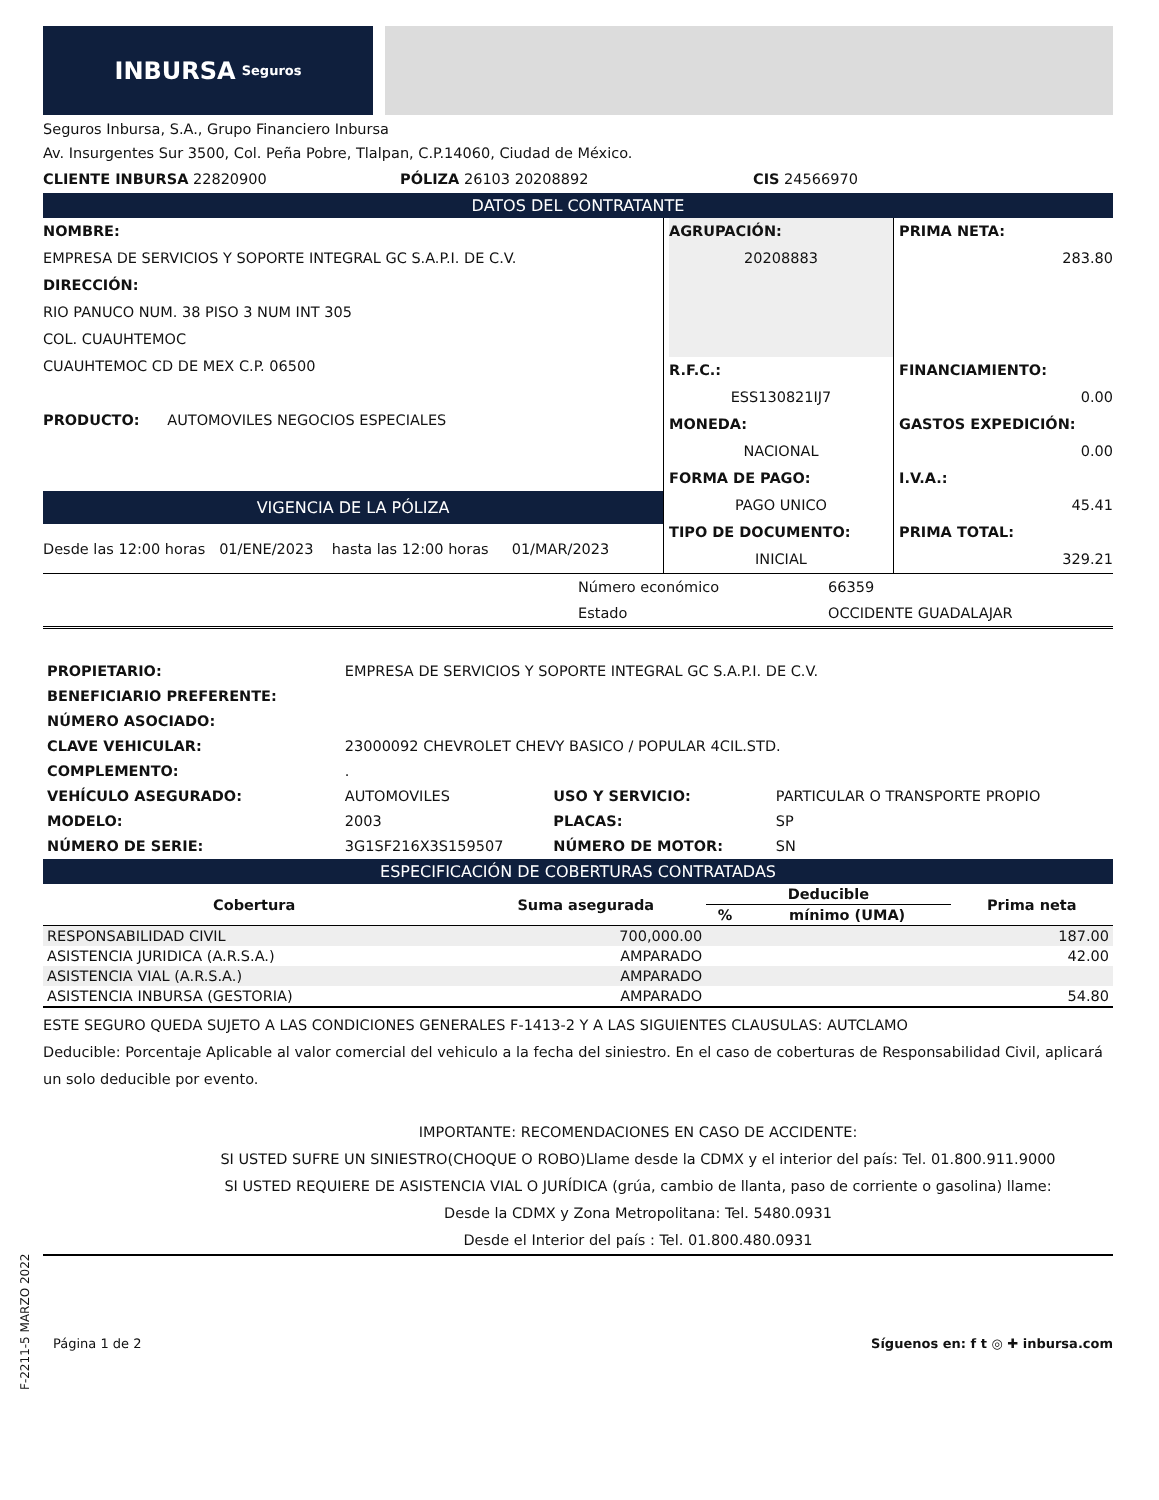INBURSA Seguros
Seguros Inbursa, S.A., Grupo Financiero Inbursa
Av. Insurgentes Sur 3500, Col. Peña Pobre, Tlalpan, C.P.14060, Ciudad de México.
CLIENTE INBURSA 22820900 PÓLIZA 26103 20208892 CIS 24566970
DATOS DEL CONTRATANTE
NOMBRE:
EMPRESA DE SERVICIOS Y SOPORTE INTEGRAL GC S.A.P.I. DE C.V.
DIRECCIÓN:
RIO PANUCO NUM. 38 PISO 3 NUM INT 305
COL. CUAUHTEMOC
CUAUHTEMOC CD DE MEX C.P. 06500
PRODUCTO: AUTOMOVILES NEGOCIOS ESPECIALES
VIGENCIA DE LA PÓLIZA
Desde las 12:00 horas 01/ENE/2023 hasta las 12:00 horas 01/MAR/2023
AGRUPACIÓN:
20208883
R.F.C.:
ESS130821IJ7
MONEDA:
NACIONAL
FORMA DE PAGO:
PAGO UNICO
TIPO DE DOCUMENTO:
INICIAL
PRIMA NETA:
283.80
FINANCIAMIENTO:
0.00
GASTOS EXPEDICIÓN:
0.00
I.V.A.:
45.41
PRIMA TOTAL:
329.21
Número económico 66359
Estado OCCIDENTE GUADALAJAR
| PROPIETARIO: | EMPRESA DE SERVICIOS Y SOPORTE INTEGRAL GC S.A.P.I. DE C.V. | | |
| BENEFICIARIO PREFERENTE: | | | |
| NÚMERO ASOCIADO: | | | |
| CLAVE VEHICULAR: | 23000092 CHEVROLET CHEVY BASICO / POPULAR 4CIL.STD. | | |
| COMPLEMENTO: | . | | |
| VEHÍCULO ASEGURADO: | AUTOMOVILES | USO Y SERVICIO: | PARTICULAR O TRANSPORTE PROPIO |
| MODELO: | 2003 | PLACAS: | SP |
| NÚMERO DE SERIE: | 3G1SF216X3S159507 | NÚMERO DE MOTOR: | SN |
ESPECIFICACIÓN DE COBERTURAS CONTRATADAS
| Cobertura | Suma asegurada | Deducible | | Prima neta |
| --- | --- | --- | --- | --- |
| | | % | mínimo (UMA) | |
| RESPONSABILIDAD CIVIL | 700,000.00 | | | 187.00 |
| ASISTENCIA JURIDICA (A.R.S.A.) | AMPARADO | | | 42.00 |
| ASISTENCIA VIAL (A.R.S.A.) | AMPARADO | | | |
| ASISTENCIA INBURSA (GESTORIA) | AMPARADO | | | 54.80 |
ESTE SEGURO QUEDA SUJETO A LAS CONDICIONES GENERALES F-1413-2 Y A LAS SIGUIENTES CLAUSULAS: AUTCLAMO
Deducible: Porcentaje Aplicable al valor comercial del vehiculo a la fecha del siniestro. En el caso de coberturas de Responsabilidad Civil, aplicará un solo deducible por evento.
IMPORTANTE: RECOMENDACIONES EN CASO DE ACCIDENTE:
SI USTED SUFRE UN SINIESTRO(CHOQUE O ROBO)Llame desde la CDMX y el interior del país: Tel. 01.800.911.9000
SI USTED REQUIERE DE ASISTENCIA VIAL O JURÍDICA (grúa, cambio de llanta, paso de corriente o gasolina) llame:
Desde la CDMX y Zona Metropolitana: Tel. 5480.0931
Desde el Interior del país : Tel. 01.800.480.0931
Página 1 de 2 Síguenos en: f t ◎ ✚ inbursa.com
F-2211-5 MARZO 2022